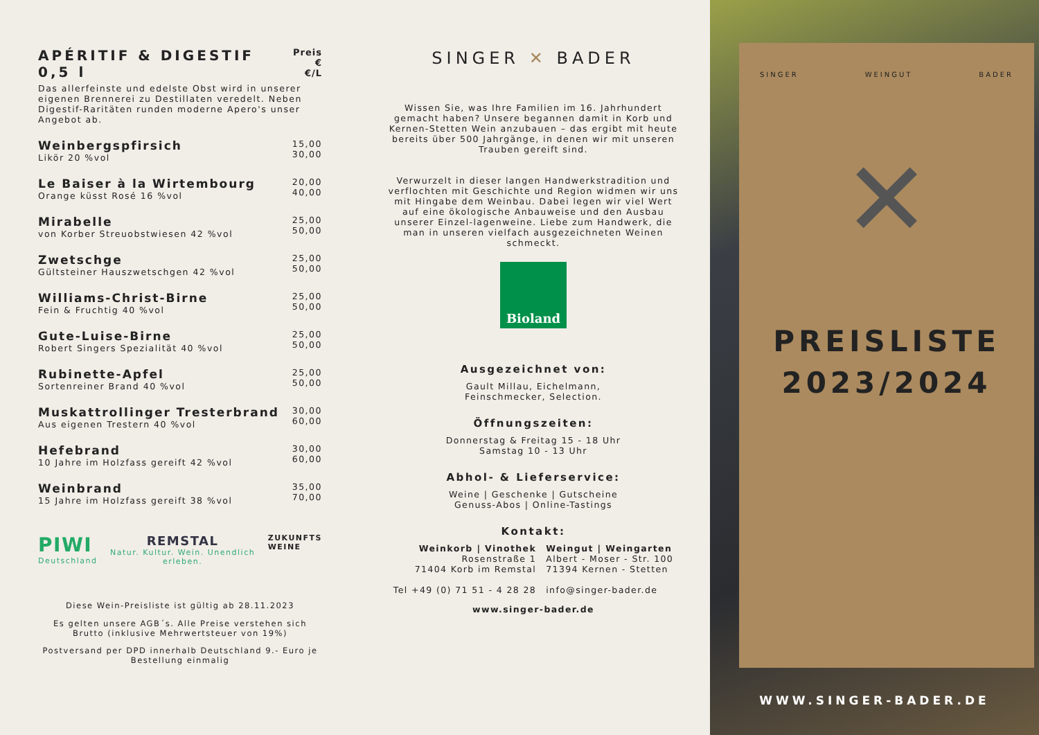APÉRITIF & DIGESTIF 0,5 l Preis €
€/L
Das allerfeinste und edelste Obst wird in unserer eigenen Brennerei zu Destillaten veredelt. Neben Digestif-Raritäten runden moderne Apero's unser Angebot ab.
Weinbergspfirsich
Likör 20 %vol
15,00
30,00
Le Baiser à la Wirtembourg
Orange küsst Rosé 16 %vol
20,00
40,00
Mirabelle
von Korber Streuobstwiesen 42 %vol
25,00
50,00
Zwetschge
Gültsteiner Hauszwetschgen 42 %vol
25,00
50,00
Williams-Christ-Birne
Fein & Fruchtig 40 %vol
25,00
50,00
Gute-Luise-Birne
Robert Singers Spezialität 40 %vol
25,00
50,00
Rubinette-Apfel
Sortenreiner Brand 40 %vol
25,00
50,00
Muskattrollinger Tresterbrand
Aus eigenen Trestern 40 %vol
30,00
60,00
Hefebrand
10 Jahre im Holzfass gereift 42 %vol
30,00
60,00
Weinbrand
15 Jahre im Holzfass gereift 38 %vol
35,00
70,00
PIWI
Deutschland
REMSTAL
Natur. Kultur. Wein. Unendlich erleben.
ZUKUNFTS
WEINE
Diese Wein-Preisliste ist gültig ab 28.11.2023
Es gelten unsere AGB´s. Alle Preise verstehen sich Brutto (inklusive Mehrwertsteuer von 19%)
Postversand per DPD innerhalb Deutschland 9.- Euro je Bestellung einmalig
SINGER ✕ BADER
Wissen Sie, was Ihre Familien im 16. Jahrhundert gemacht haben? Unsere begannen damit in Korb und Kernen-Stetten Wein anzubauen – das ergibt mit heute bereits über 500 Jahrgänge, in denen wir mit unseren Trauben gereift sind.
Verwurzelt in dieser langen Handwerkstradition und verflochten mit Geschichte und Region widmen wir uns mit Hingabe dem Weinbau. Dabei legen wir viel Wert auf eine ökologische Anbauweise und den Ausbau unserer Einzel-lagenweine. Liebe zum Handwerk, die man in unseren vielfach ausgezeichneten Weinen schmeckt.
Bioland
Ausgezeichnet von:
Gault Millau, Eichelmann,
Feinschmecker, Selection.
Öffnungszeiten:
Donnerstag & Freitag 15 - 18 Uhr
Samstag 10 - 13 Uhr
Abhol- & Lieferservice:
Weine | Geschenke | Gutscheine
Genuss-Abos | Online-Tastings
Kontakt:
Weinkorb | Vinothek
Rosenstraße 1
71404 Korb im Remstal
Tel +49 (0) 71 51 - 4 28 28
Weingut | Weingarten
Albert - Moser - Str. 100
71394 Kernen - Stetten
info@singer-bader.de
www.singer-bader.de
SINGER WEINGUT BADER
✕
PREISLISTE
2023/2024
WWW.SINGER-BADER.DE